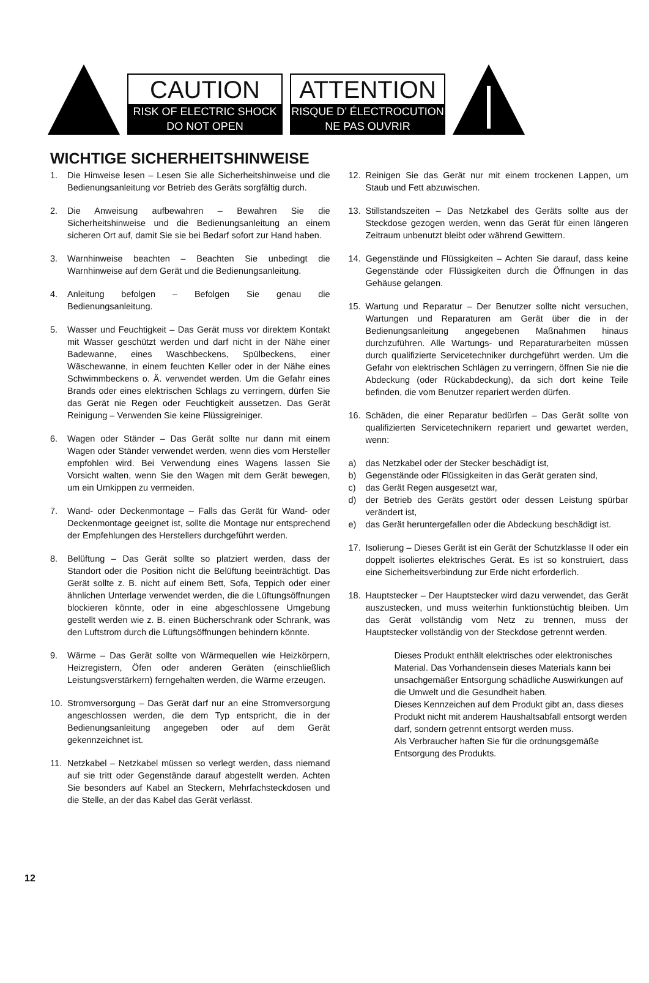CAUTION
RISK OF ELECTRIC SHOCK
DO NOT OPEN
ATTENTION
RISQUE D’ ÉLECTROCUTION
NE PAS OUVRIR
WICHTIGE SICHERHEITSHINWEISE
1. Die Hinweise lesen – Lesen Sie alle Sicherheitshinweise und die Bedienungsanleitung vor Betrieb des Geräts sorgfältig durch.
2. Die Anweisung aufbewahren – Bewahren Sie die Sicherheitshinweise und die Bedienungsanleitung an einem sicheren Ort auf, damit Sie sie bei Bedarf sofort zur Hand haben.
3. Warnhinweise beachten – Beachten Sie unbedingt die Warnhinweise auf dem Gerät und die Bedienungsanleitung.
4. Anleitung befolgen – Befolgen Sie genau die Bedienungsanleitung.
5. Wasser und Feuchtigkeit – Das Gerät muss vor direktem Kontakt mit Wasser geschützt werden und darf nicht in der Nähe einer Badewanne, eines Waschbeckens, Spülbeckens, einer Wäschewanne, in einem feuchten Keller oder in der Nähe eines Schwimmbeckens o. Ä. verwendet werden. Um die Gefahr eines Brands oder eines elektrischen Schlags zu verringern, dürfen Sie das Gerät nie Regen oder Feuchtigkeit aussetzen. Das Gerät Reinigung – Verwenden Sie keine Flüssigreiniger.
6. Wagen oder Ständer – Das Gerät sollte nur dann mit einem Wagen oder Ständer verwendet werden, wenn dies vom Hersteller empfohlen wird. Bei Verwendung eines Wagens lassen Sie Vorsicht walten, wenn Sie den Wagen mit dem Gerät bewegen, um ein Umkippen zu vermeiden.
7. Wand- oder Deckenmontage – Falls das Gerät für Wand- oder Deckenmontage geeignet ist, sollte die Montage nur entsprechend der Empfehlungen des Herstellers durchgeführt werden.
8. Belüftung – Das Gerät sollte so platziert werden, dass der Standort oder die Position nicht die Belüftung beeinträchtigt. Das Gerät sollte z. B. nicht auf einem Bett, Sofa, Teppich oder einer ähnlichen Unterlage verwendet werden, die die Lüftungsöffnungen blockieren könnte, oder in eine abgeschlossene Umgebung gestellt werden wie z. B. einen Bücherschrank oder Schrank, was den Luftstrom durch die Lüftungsöffnungen behindern könnte.
9. Wärme – Das Gerät sollte von Wärmequellen wie Heizkörpern, Heizregistern, Öfen oder anderen Geräten (einschließlich Leistungsverstärkern) ferngehalten werden, die Wärme erzeugen.
10. Stromversorgung – Das Gerät darf nur an eine Stromversorgung angeschlossen werden, die dem Typ entspricht, die in der Bedienungsanleitung angegeben oder auf dem Gerät gekennzeichnet ist.
11. Netzkabel – Netzkabel müssen so verlegt werden, dass niemand auf sie tritt oder Gegenstände darauf abgestellt werden. Achten Sie besonders auf Kabel an Steckern, Mehrfachsteckdosen und die Stelle, an der das Kabel das Gerät verlässt.
12. Reinigen Sie das Gerät nur mit einem trockenen Lappen, um Staub und Fett abzuwischen.
13. Stillstandszeiten – Das Netzkabel des Geräts sollte aus der Steckdose gezogen werden, wenn das Gerät für einen längeren Zeitraum unbenutzt bleibt oder während Gewittern.
14. Gegenstände und Flüssigkeiten – Achten Sie darauf, dass keine Gegenstände oder Flüssigkeiten durch die Öffnungen in das Gehäuse gelangen.
15. Wartung und Reparatur – Der Benutzer sollte nicht versuchen, Wartungen und Reparaturen am Gerät über die in der Bedienungsanleitung angegebenen Maßnahmen hinaus durchzuführen. Alle Wartungs- und Reparaturarbeiten müssen durch qualifizierte Servicetechniker durchgeführt werden. Um die Gefahr von elektrischen Schlägen zu verringern, öffnen Sie nie die Abdeckung (oder Rückabdeckung), da sich dort keine Teile befinden, die vom Benutzer repariert werden dürfen.
16. Schäden, die einer Reparatur bedürfen – Das Gerät sollte von qualifizierten Servicetechnikern repariert und gewartet werden, wenn:
a) das Netzkabel oder der Stecker beschädigt ist,
b) Gegenstände oder Flüssigkeiten in das Gerät geraten sind,
c) das Gerät Regen ausgesetzt war,
d) der Betrieb des Geräts gestört oder dessen Leistung spürbar verändert ist,
e) das Gerät heruntergefallen oder die Abdeckung beschädigt ist.
17. Isolierung – Dieses Gerät ist ein Gerät der Schutzklasse II oder ein doppelt isoliertes elektrisches Gerät. Es ist so konstruiert, dass eine Sicherheitsverbindung zur Erde nicht erforderlich.
18. Hauptstecker – Der Hauptstecker wird dazu verwendet, das Gerät auszustecken, und muss weiterhin funktionstüchtig bleiben. Um das Gerät vollständig vom Netz zu trennen, muss der Hauptstecker vollständig von der Steckdose getrennt werden.
Dieses Produkt enthält elektrisches oder elektronisches Material. Das Vorhandensein dieses Materials kann bei unsachgemäßer Entsorgung schädliche Auswirkungen auf die Umwelt und die Gesundheit haben.
Dieses Kennzeichen auf dem Produkt gibt an, dass dieses Produkt nicht mit anderem Haushaltsabfall entsorgt werden darf, sondern getrennt entsorgt werden muss.
Als Verbraucher haften Sie für die ordnungsgemäße Entsorgung des Produkts.
12